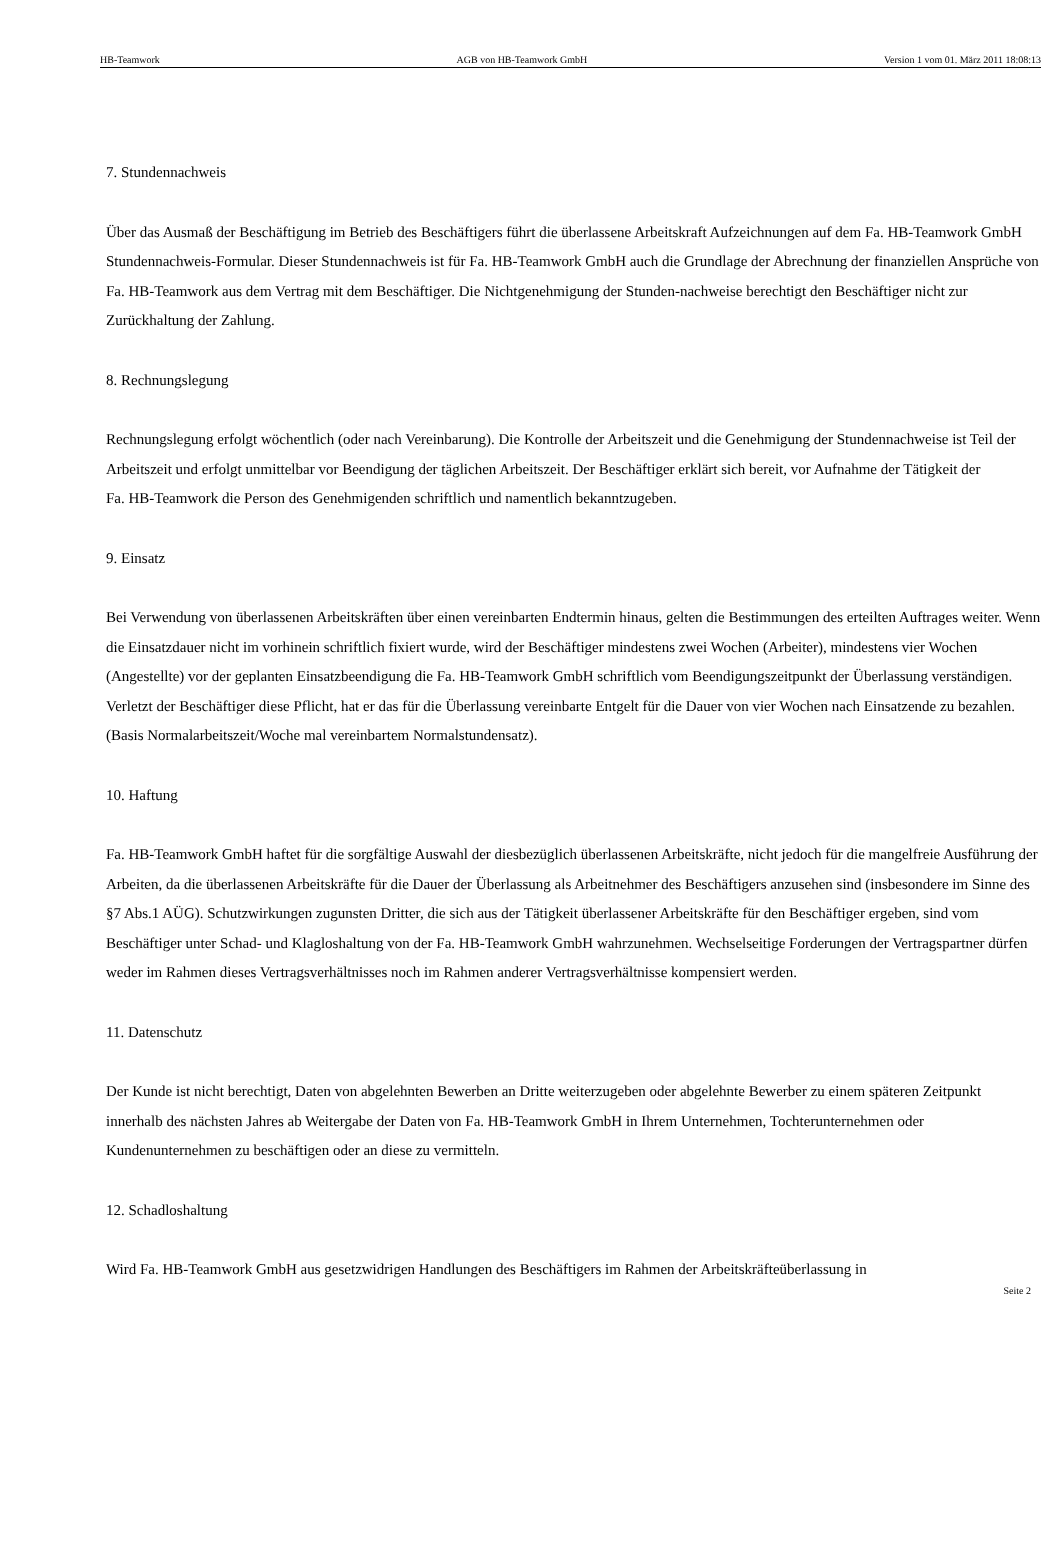HB-Teamwork AGB von HB-Teamwork GmbH Version 1 vom 01. März 2011 18:08:13
7. Stundennachweis
Über das Ausmaß der Beschäftigung im Betrieb des Beschäftigers führt die überlassene Arbeitskraft Aufzeichnungen auf dem Fa. HB-Teamwork GmbH Stundennachweis-Formular. Dieser Stundennachweis ist für Fa. HB-Teamwork GmbH auch die Grundlage der Abrechnung der finanziellen Ansprüche von Fa. HB-Teamwork aus dem Vertrag mit dem Beschäftiger. Die Nichtgenehmigung der Stunden-nachweise berechtigt den Beschäftiger nicht zur Zurückhaltung der Zahlung.
8. Rechnungslegung
Rechnungslegung erfolgt wöchentlich (oder nach Vereinbarung). Die Kontrolle der Arbeitszeit und die Genehmigung der Stundennachweise ist Teil der Arbeitszeit und erfolgt unmittelbar vor Beendigung der täglichen Arbeitszeit. Der Beschäftiger erklärt sich bereit, vor Aufnahme der Tätigkeit der
Fa. HB-Teamwork die Person des Genehmigenden schriftlich und namentlich bekanntzugeben.
9. Einsatz
Bei Verwendung von überlassenen Arbeitskräften über einen vereinbarten Endtermin hinaus, gelten die Bestimmungen des erteilten Auftrages weiter. Wenn die Einsatzdauer nicht im vorhinein schriftlich fixiert wurde, wird der Beschäftiger mindestens zwei Wochen (Arbeiter), mindestens vier Wochen (Angestellte) vor der geplanten Einsatzbeendigung die Fa. HB-Teamwork GmbH schriftlich vom Beendigungszeitpunkt der Überlassung verständigen. Verletzt der Beschäftiger diese Pflicht, hat er das für die Überlassung vereinbarte Entgelt für die Dauer von vier Wochen nach Einsatzende zu bezahlen. (Basis Normalarbeitszeit/Woche mal vereinbartem Normalstundensatz).
10. Haftung
Fa. HB-Teamwork GmbH haftet für die sorgfältige Auswahl der diesbezüglich überlassenen Arbeitskräfte, nicht jedoch für die mangelfreie Ausführung der Arbeiten, da die überlassenen Arbeitskräfte für die Dauer der Überlassung als Arbeitnehmer des Beschäftigers anzusehen sind (insbesondere im Sinne des §7 Abs.1 AÜG). Schutzwirkungen zugunsten Dritter, die sich aus der Tätigkeit überlassener Arbeitskräfte für den Beschäftiger ergeben, sind vom Beschäftiger unter Schad- und Klagloshaltung von der Fa. HB-Teamwork GmbH wahrzunehmen. Wechselseitige Forderungen der Vertragspartner dürfen weder im Rahmen dieses Vertragsverhältnisses noch im Rahmen anderer Vertragsverhältnisse kompensiert werden.
11. Datenschutz
Der Kunde ist nicht berechtigt, Daten von abgelehnten Bewerben an Dritte weiterzugeben oder abgelehnte Bewerber zu einem späteren Zeitpunkt innerhalb des nächsten Jahres ab Weitergabe der Daten von Fa. HB-Teamwork GmbH in Ihrem Unternehmen, Tochterunternehmen oder Kundenunternehmen zu beschäftigen oder an diese zu vermitteln.
12. Schadloshaltung
Wird Fa. HB-Teamwork GmbH aus gesetzwidrigen Handlungen des Beschäftigers im Rahmen der Arbeitskräfteüberlassung in
Seite 2